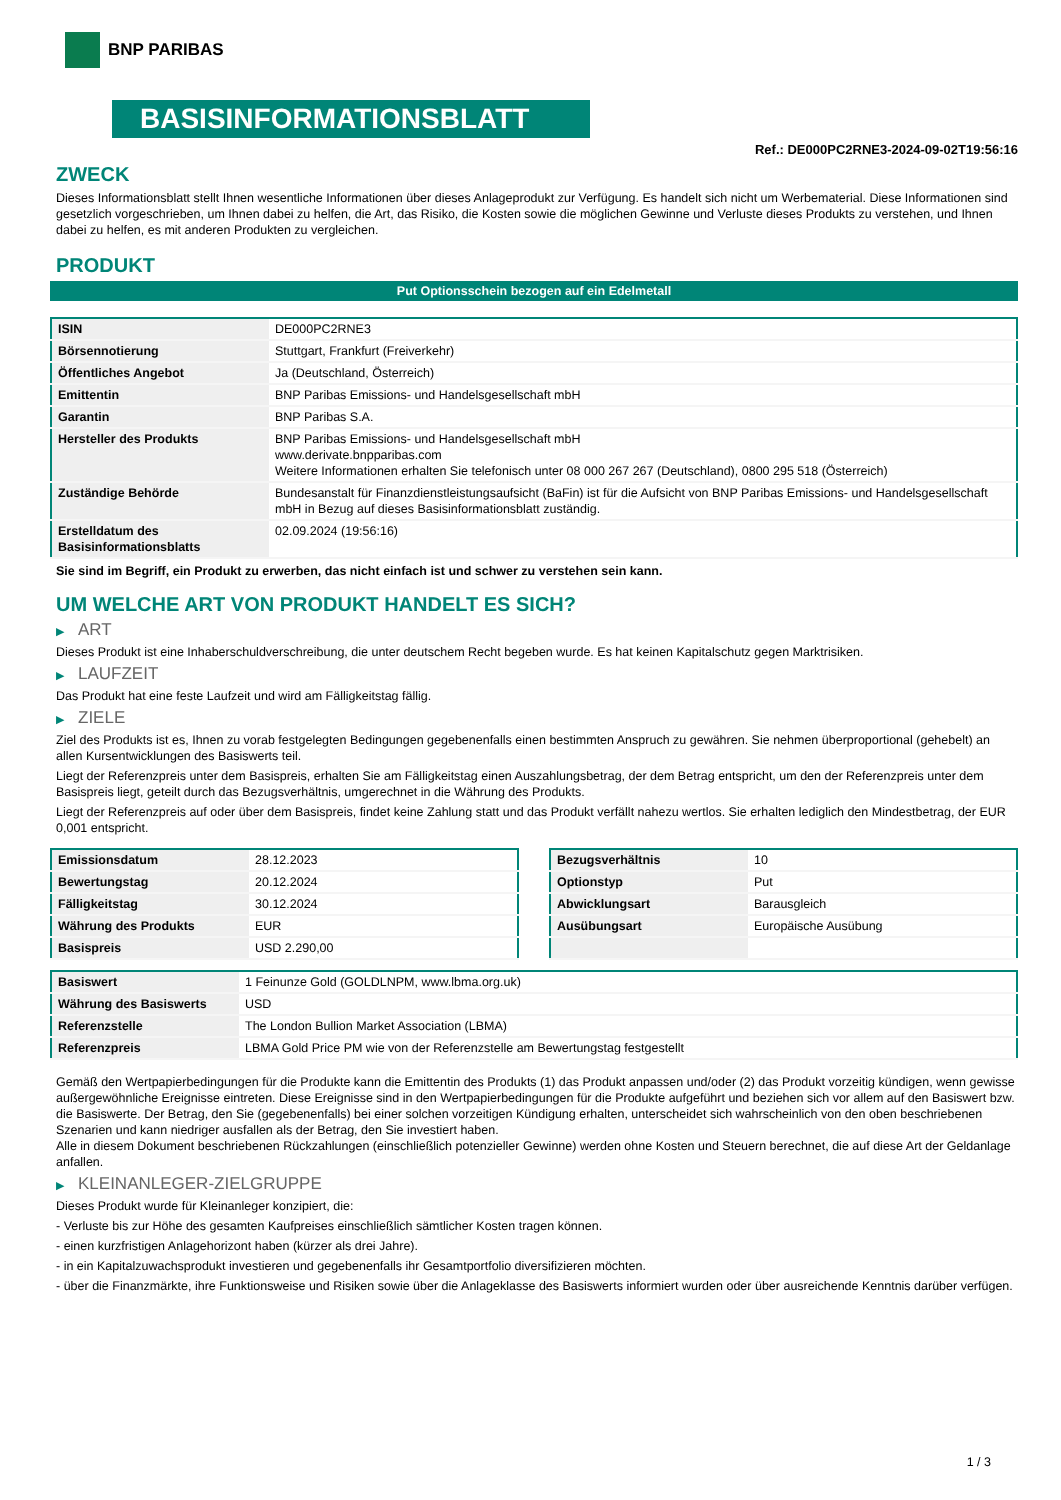BNP PARIBAS
BASISINFORMATIONSBLATT
Ref.: DE000PC2RNE3-2024-09-02T19:56:16
ZWECK
Dieses Informationsblatt stellt Ihnen wesentliche Informationen über dieses Anlageprodukt zur Verfügung. Es handelt sich nicht um Werbematerial. Diese Informationen sind gesetzlich vorgeschrieben, um Ihnen dabei zu helfen, die Art, das Risiko, die Kosten sowie die möglichen Gewinne und Verluste dieses Produkts zu verstehen, und Ihnen dabei zu helfen, es mit anderen Produkten zu vergleichen.
PRODUKT
Put Optionsschein bezogen auf ein Edelmetall
| ISIN | DE000PC2RNE3 |
| Börsennotierung | Stuttgart, Frankfurt (Freiverkehr) |
| Öffentliches Angebot | Ja (Deutschland, Österreich) |
| Emittentin | BNP Paribas Emissions- und Handelsgesellschaft mbH |
| Garantin | BNP Paribas S.A. |
| Hersteller des Produkts | BNP Paribas Emissions- und Handelsgesellschaft mbH www.derivate.bnpparibas.com Weitere Informationen erhalten Sie telefonisch unter 08 000 267 267 (Deutschland), 0800 295 518 (Österreich) |
| Zuständige Behörde | Bundesanstalt für Finanzdienstleistungsaufsicht (BaFin) ist für die Aufsicht von BNP Paribas Emissions- und Handelsgesellschaft mbH in Bezug auf dieses Basisinformationsblatt zuständig. |
| Erstelldatum des Basisinformationsblatts | 02.09.2024 (19:56:16) |
Sie sind im Begriff, ein Produkt zu erwerben, das nicht einfach ist und schwer zu verstehen sein kann.
UM WELCHE ART VON PRODUKT HANDELT ES SICH?
▶ ART
Dieses Produkt ist eine Inhaberschuldverschreibung, die unter deutschem Recht begeben wurde. Es hat keinen Kapitalschutz gegen Marktrisiken.
▶ LAUFZEIT
Das Produkt hat eine feste Laufzeit und wird am Fälligkeitstag fällig.
▶ ZIELE
Ziel des Produkts ist es, Ihnen zu vorab festgelegten Bedingungen gegebenenfalls einen bestimmten Anspruch zu gewähren. Sie nehmen überproportional (gehebelt) an allen Kursentwicklungen des Basiswerts teil.
Liegt der Referenzpreis unter dem Basispreis, erhalten Sie am Fälligkeitstag einen Auszahlungsbetrag, der dem Betrag entspricht, um den der Referenzpreis unter dem Basispreis liegt, geteilt durch das Bezugsverhältnis, umgerechnet in die Währung des Produkts.
Liegt der Referenzpreis auf oder über dem Basispreis, findet keine Zahlung statt und das Produkt verfällt nahezu wertlos. Sie erhalten lediglich den Mindestbetrag, der EUR 0,001 entspricht.
| Emissionsdatum | 28.12.2023 |
| Bewertungstag | 20.12.2024 |
| Fälligkeitstag | 30.12.2024 |
| Währung des Produkts | EUR |
| Basispreis | USD 2.290,00 |
| Bezugsverhältnis | 10 |
| Optionstyp | Put |
| Abwicklungsart | Barausgleich |
| Ausübungsart | Europäische Ausübung |
| Basiswert | 1 Feinunze Gold (GOLDLNPM, www.lbma.org.uk) |
| Währung des Basiswerts | USD |
| Referenzstelle | The London Bullion Market Association (LBMA) |
| Referenzpreis | LBMA Gold Price PM wie von der Referenzstelle am Bewertungstag festgestellt |
Gemäß den Wertpapierbedingungen für die Produkte kann die Emittentin des Produkts (1) das Produkt anpassen und/oder (2) das Produkt vorzeitig kündigen, wenn gewisse außergewöhnliche Ereignisse eintreten. Diese Ereignisse sind in den Wertpapierbedingungen für die Produkte aufgeführt und beziehen sich vor allem auf den Basiswert bzw. die Basiswerte. Der Betrag, den Sie (gegebenenfalls) bei einer solchen vorzeitigen Kündigung erhalten, unterscheidet sich wahrscheinlich von den oben beschriebenen Szenarien und kann niedriger ausfallen als der Betrag, den Sie investiert haben.
Alle in diesem Dokument beschriebenen Rückzahlungen (einschließlich potenzieller Gewinne) werden ohne Kosten und Steuern berechnet, die auf diese Art der Geldanlage anfallen.
▶ KLEINANLEGER-ZIELGRUPPE
Dieses Produkt wurde für Kleinanleger konzipiert, die:
- Verluste bis zur Höhe des gesamten Kaufpreises einschließlich sämtlicher Kosten tragen können.
- einen kurzfristigen Anlagehorizont haben (kürzer als drei Jahre).
- in ein Kapitalzuwachsprodukt investieren und gegebenenfalls ihr Gesamtportfolio diversifizieren möchten.
- über die Finanzmärkte, ihre Funktionsweise und Risiken sowie über die Anlageklasse des Basiswerts informiert wurden oder über ausreichende Kenntnis darüber verfügen.
1 / 3